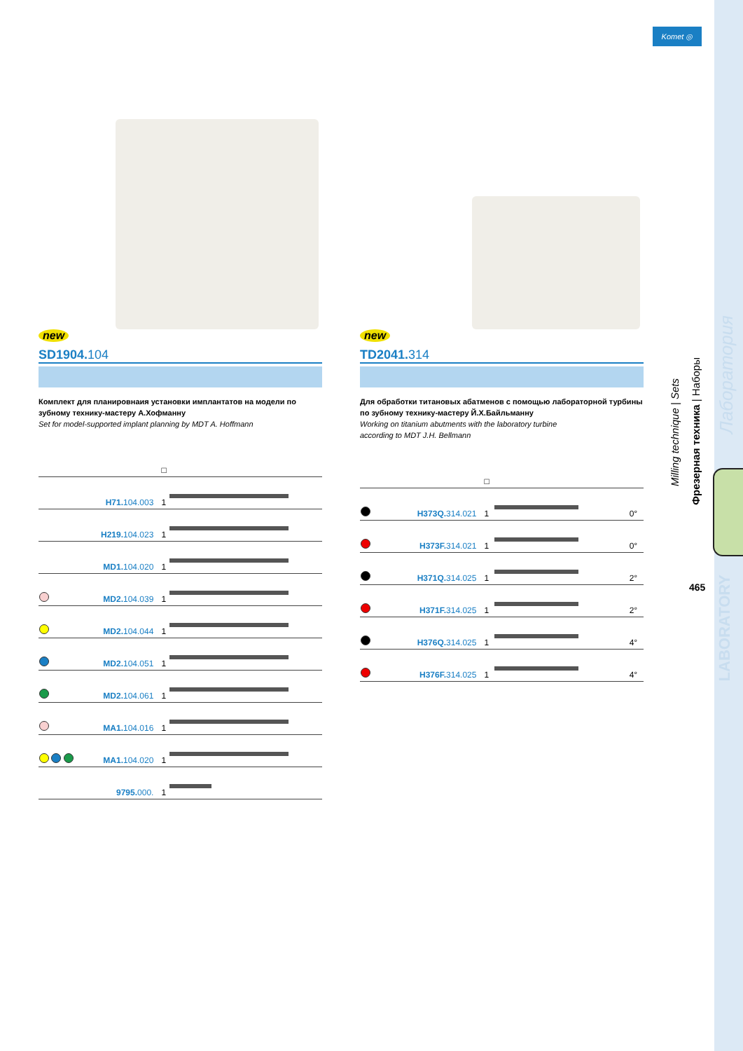Komet ◎
new
SD1904.104
Комплект для планировнаия установки имплантатов на модели по зубному технику-мастеру А.Хофманну
Set for model-supported implant planning by MDT A. Hoffmann
| | | □ | |
| | H71. 104.003 | 1 | |
| | H219. 104.023 | 1 | |
| | MD1. 104.020 | 1 | |
| | MD2. 104.039 | 1 | |
| | MD2. 104.044 | 1 | |
| | MD2. 104.051 | 1 | |
| | MD2. 104.061 | 1 | |
| | MA1. 104.016 | 1 | |
| | MA1. 104.020 | 1 | |
| | 9795. 000. | 1 | |
new
TD2041.314
Для обработки титановых абатменов с помощью лабораторной турбины по зубному технику-мастеру Й.Х.Байльманну
Working on titanium abutments with the laboratory turbine
according to MDT J.H. Bellmann
| | | □ | | |
| | H373Q. 314.021 | 1 | | 0° |
| | H373F. 314.021 | 1 | | 0° |
| | H371Q. 314.025 | 1 | | 2° |
| | H371F. 314.025 | 1 | | 2° |
| | H376Q. 314.025 | 1 | | 4° |
| | H376F. 314.025 | 1 | | 4° |
Milling technique | Sets
Фрезерная техника | Наборы
Лаборатория
LABORATORY
465